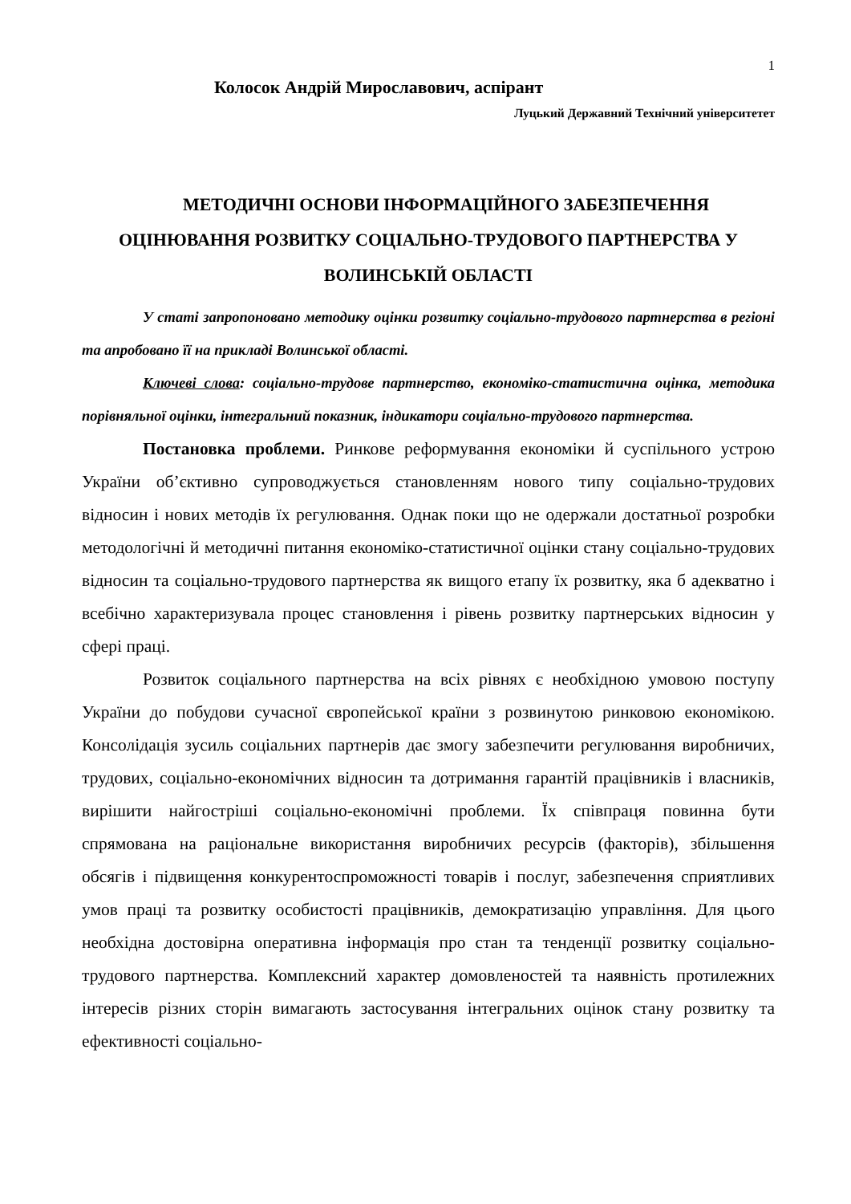1
Колосок Андрій Мирославович, аспірант
Луцький Державний Технічний університетет
МЕТОДИЧНІ ОСНОВИ ІНФОРМАЦІЙНОГО ЗАБЕЗПЕЧЕННЯ ОЦІНЮВАННЯ РОЗВИТКУ СОЦІАЛЬНО-ТРУДОВОГО ПАРТНЕРСТВА У ВОЛИНСЬКІЙ ОБЛАСТІ
У статі запропоновано методику оцінки розвитку соціально-трудового партнерства в регіоні та апробовано її на прикладі Волинської області.
Ключеві слова: соціально-трудове партнерство, економіко-статистична оцінка, методика порівняльної оцінки, інтегральний показник, індикатори соціально-трудового партнерства.
Постановка проблеми. Ринкове реформування економіки й суспільного устрою України об’єктивно супроводжується становленням нового типу соціально-трудових відносин і нових методів їх регулювання. Однак поки що не одержали достатньої розробки методологічні й методичні питання економіко-статистичної оцінки стану соціально-трудових відносин та соціально-трудового партнерства як вищого етапу їх розвитку, яка б адекватно і всебічно характеризувала процес становлення і рівень розвитку партнерських відносин у сфері праці.
Розвиток соціального партнерства на всіх рівнях є необхідною умовою поступу України до побудови сучасної європейської країни з розвинутою ринковою економікою. Консолідація зусиль соціальних партнерів дає змогу забезпечити регулювання виробничих, трудових, соціально-економічних відносин та дотримання гарантій працівників і власників, вирішити найгостріші соціально-економічні проблеми. Їх співпраця повинна бути спрямована на раціональне використання виробничих ресурсів (факторів), збільшення обсягів і підвищення конкурентоспроможності товарів і послуг, забезпечення сприятливих умов праці та розвитку особистості працівників, демократизацію управління. Для цього необхідна достовірна оперативна інформація про стан та тенденції розвитку соціально-трудового партнерства. Комплексний характер домовленостей та наявність протилежних інтересів різних сторін вимагають застосування інтегральних оцінок стану розвитку та ефективності соціально-